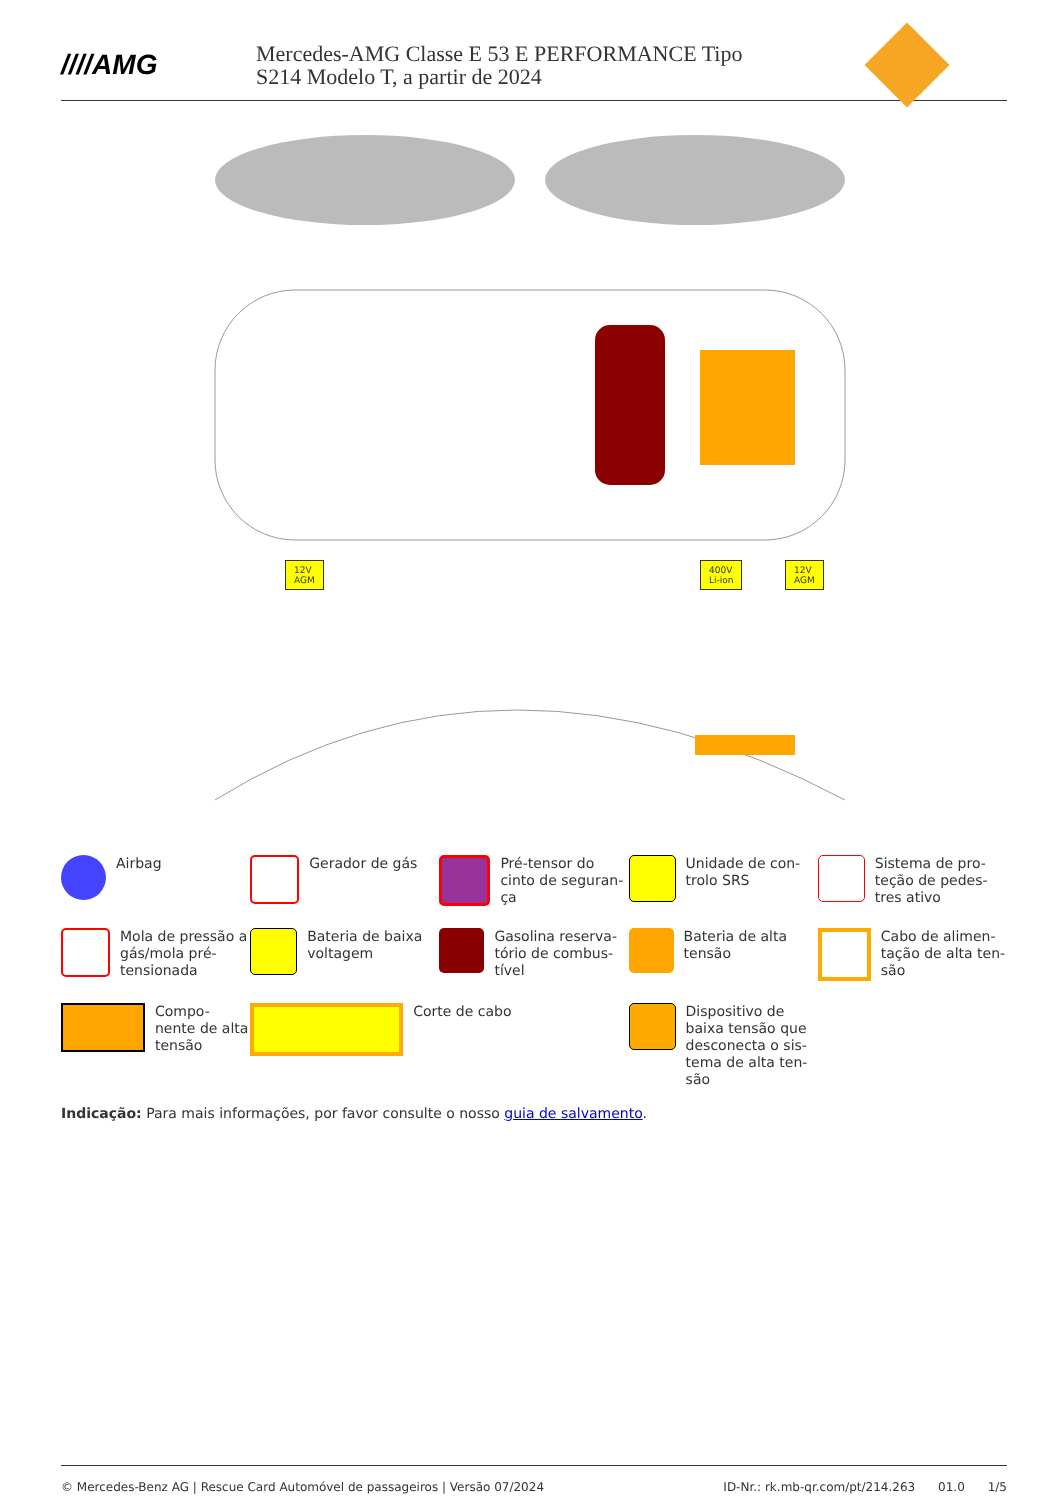////AMG
Mercedes-AMG Classe E 53 E PERFORMANCE Tipo
S214 Modelo T, a partir de 2024
12V
AGM
400V
Li-ion
12V
AGM
Airbag
Gerador de gás
Pré-tensor do cinto de seguran-ça
Unidade de con-trolo SRS
Sistema de pro-teção de pedes-tres ativo
Mola de pressão a gás/mola pré-tensionada
Bateria de baixa voltagem
Gasolina reserva-tório de combus-tível
Bateria de alta tensão
Cabo de alimen-tação de alta ten-são
Compo-nente de alta tensão
Corte de cabo
Dispositivo de baixa tensão que desconecta o sis-tema de alta ten-são
Indicação: Para mais informações, por favor consulte o nosso guia de salvamento.
© Mercedes-Benz AG | Rescue Card Automóvel de passageiros | Versão 07/2024 ID-Nr.: rk.mb-qr.com/pt/214.263 01.0 1/5